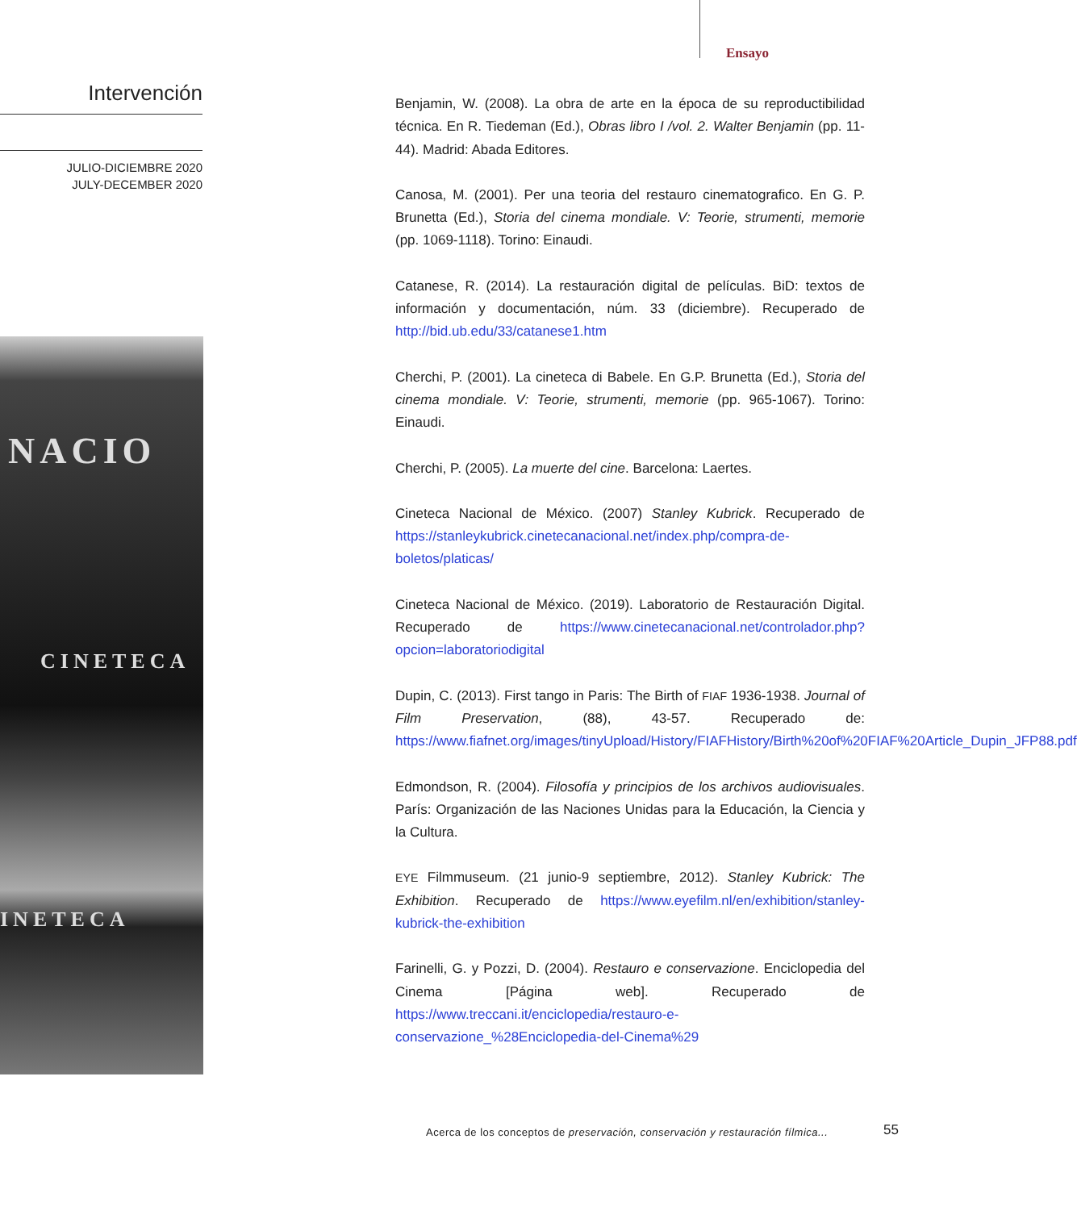Ensayo
Intervención
JULIO-DICIEMBRE 2020
JULY-DECEMBER 2020
NACIO
CINETECA
INETECA
Benjamin, W. (2008). La obra de arte en la época de su reproductibilidad técnica. En R. Tiedeman (Ed.), Obras libro I /vol. 2. Walter Benjamin (pp. 11-44). Madrid: Abada Editores.
Canosa, M. (2001). Per una teoria del restauro cinematografico. En G. P. Brunetta (Ed.), Storia del cinema mondiale. V: Teorie, strumenti, memorie (pp. 1069-1118). Torino: Einaudi.
Catanese, R. (2014). La restauración digital de películas. BiD: textos de información y documentación, núm. 33 (diciembre). Recuperado de http://bid.ub.edu/33/catanese1.htm
Cherchi, P. (2001). La cineteca di Babele. En G.P. Brunetta (Ed.), Storia del cinema mondiale. V: Teorie, strumenti, memorie (pp. 965-1067). Torino: Einaudi.
Cherchi, P. (2005). La muerte del cine. Barcelona: Laertes.
Cineteca Nacional de México. (2007) Stanley Kubrick. Recuperado de https://stanleykubrick.cinetecanacional.net/index.php/compra-de-boletos/platicas/
Cineteca Nacional de México. (2019). Laboratorio de Restauración Digital. Recuperado de https://www.cinetecanacional.net/controlador.php?opcion=laboratoriodigital
Dupin, C. (2013). First tango in Paris: The Birth of FIAF 1936-1938. Journal of Film Preservation, (88), 43-57. Recuperado de: https://www.fiafnet.org/images/tinyUpload/History/FIAFHistory/Birth%20of%20FIAF%20Article_Dupin_JFP88.pdf
Edmondson, R. (2004). Filosofía y principios de los archivos audiovisuales. París: Organización de las Naciones Unidas para la Educación, la Ciencia y la Cultura.
EYE Filmmuseum. (21 junio-9 septiembre, 2012). Stanley Kubrick: The Exhibition. Recuperado de https://www.eyefilm.nl/en/exhibition/stanley-kubrick-the-exhibition
Farinelli, G. y Pozzi, D. (2004). Restauro e conservazione. Enciclopedia del Cinema [Página web]. Recuperado de https://www.treccani.it/enciclopedia/restauro-e-conservazione_%28Enciclopedia-del-Cinema%29
Acerca de los conceptos de preservación, conservación y restauración fílmica...
55